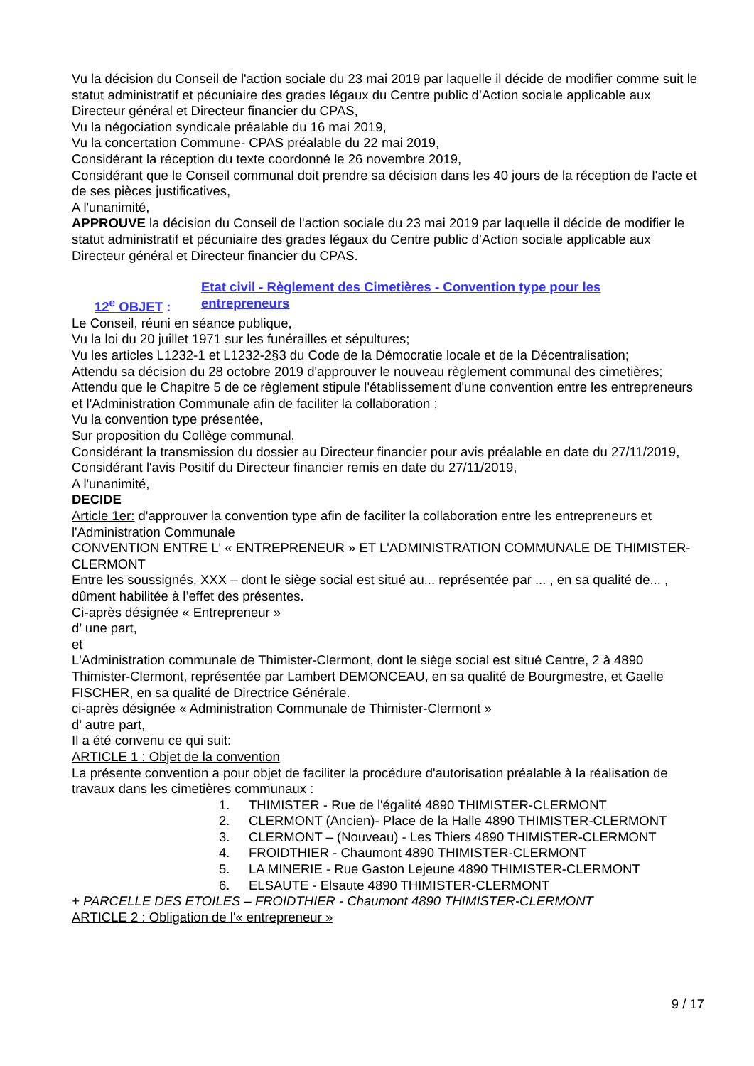Vu la décision du Conseil de l'action sociale du 23 mai 2019 par laquelle il décide de modifier comme suit le statut administratif et pécuniaire des grades légaux du Centre public d’Action sociale applicable aux Directeur général et Directeur financier du CPAS,
Vu la négociation syndicale préalable du 16 mai 2019,
Vu la concertation Commune- CPAS préalable du 22 mai 2019,
Considérant la réception du texte coordonné le 26 novembre 2019,
Considérant que le Conseil communal doit prendre sa décision dans les 40 jours de la réception de l'acte et de ses pièces justificatives,
A l'unanimité,
APPROUVE la décision du Conseil de l'action sociale du 23 mai 2019 par laquelle il décide de modifier le statut administratif et pécuniaire des grades légaux du Centre public d’Action sociale applicable aux Directeur général et Directeur financier du CPAS.
12<sup>e</sup> OBJET :
Etat civil - Règlement des Cimetières - Convention type pour les entrepreneurs
Le Conseil, réuni en séance publique,
Vu la loi du 20 juillet 1971 sur les funérailles et sépultures;
Vu les articles L1232-1 et L1232-2§3 du Code de la Démocratie locale et de la Décentralisation;
Attendu sa décision du 28 octobre 2019 d'approuver le nouveau règlement communal des cimetières;
Attendu que le Chapitre 5 de ce règlement stipule l'établissement d'une convention entre les entrepreneurs et l'Administration Communale afin de faciliter la collaboration ;
Vu la convention type présentée,
Sur proposition du Collège communal,
Considérant la transmission du dossier au Directeur financier pour avis préalable en date du 27/11/2019,
Considérant l'avis Positif du Directeur financier remis en date du 27/11/2019,
A l'unanimité,
DECIDE
Article 1er: d'approuver la convention type afin de faciliter la collaboration entre les entrepreneurs et l'Administration Communale
CONVENTION ENTRE L' « ENTREPRENEUR » ET L'ADMINISTRATION COMMUNALE DE THIMISTER-CLERMONT
Entre les soussignés, XXX – dont le siège social est situé au... représentée par ... , en sa qualité de... , dûment habilitée à l’effet des présentes.
Ci-après désignée « Entrepreneur »
d’ une part,
et
L'Administration communale de Thimister-Clermont, dont le siège social est situé Centre, 2 à 4890 Thimister-Clermont, représentée par Lambert DEMONCEAU, en sa qualité de Bourgmestre, et Gaelle FISCHER, en sa qualité de Directrice Générale.
ci-après désignée « Administration Communale de Thimister-Clermont »
d’ autre part,
Il a été convenu ce qui suit:
ARTICLE 1 : Objet de la convention
La présente convention a pour objet de faciliter la procédure d'autorisation préalable à la réalisation de travaux dans les cimetières communaux :
1. THIMISTER - Rue de l'égalité 4890 THIMISTER-CLERMONT
2. CLERMONT (Ancien)- Place de la Halle 4890 THIMISTER-CLERMONT
3. CLERMONT – (Nouveau) - Les Thiers 4890 THIMISTER-CLERMONT
4. FROIDTHIER - Chaumont 4890 THIMISTER-CLERMONT
5. LA MINERIE - Rue Gaston Lejeune 4890 THIMISTER-CLERMONT
6. ELSAUTE - Elsaute 4890 THIMISTER-CLERMONT
+ PARCELLE DES ETOILES – FROIDTHIER - Chaumont 4890 THIMISTER-CLERMONT
ARTICLE 2 : Obligation de l'« entrepreneur »
9 / 17